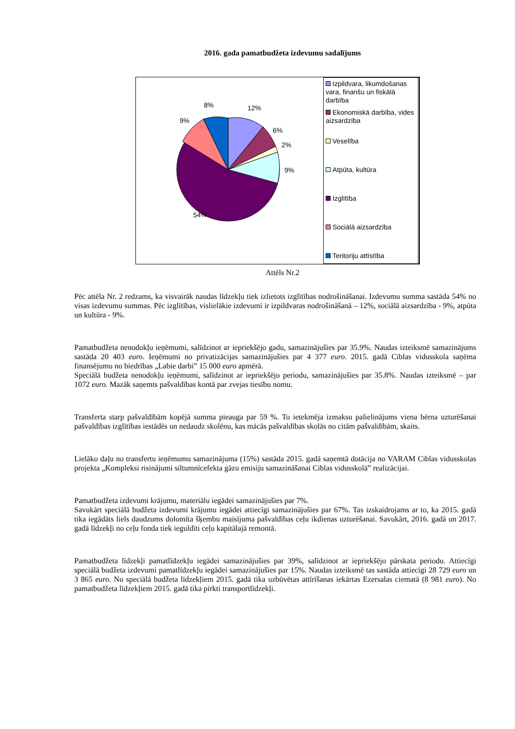2016. gada pamatbudžeta izdevumu sadalījums
12%
6%
2%
9%
54%
9%
8%
Izpildvara, likumdošanas vara, finanšu un fiskālā darbība
Ekonomiskā darbība, vides aizsardzība
Veselība
Atpūta, kultūra
Izglītība
Sociālā aizsardzība
Teritoriju attīstība
Attēls Nr.2
Pēc attēla Nr. 2 redzams, ka visvairāk naudas līdzekļu tiek izlietots izglītības nodrošināšanai. Izdevumu summa sastāda 54% no visas izdevumu summas. Pēc izglītības, vislielākie izdevumi ir izpildvaras nodrošināšanā – 12%, sociālā aizsardzība - 9%, atpūta un kultūra - 9%.
Pamatbudžeta nenodokļu ieņēmumi, salīdzinot ar iepriekšējo gadu, samazinājušies par 35.9%. Naudas izteiksmē samazinājums sastāda 20 403 euro. Ieņēmumi no privatizācijas samazinājušies par 4 377 euro. 2015. gadā Ciblas vidusskola saņēma finansējumu no biedrības „Labie darbi” 15 000 euro apmērā.
Speciālā budžeta nenodokļu ieņēmumi, salīdzinot ar iepriekšējo periodu, samazinājušies par 35.8%. Naudas izteiksmē – par 1072 euro. Mazāk saņemts pašvaldības kontā par zvejas tiesību nomu.
Transferta starp pašvaldībām kopējā summa pieauga par 59 %. To ietekmēja izmaksu palielinājums viena bērna uzturēšanai pašvaldības izglītības iestādēs un nedaudz skolēnu, kas mācās pašvaldības skolās no citām pašvaldībām, skaits.
Lielāko daļu no transfertu ieņēmumu samazinājuma (15%) sastāda 2015. gadā saņemtā dotācija no VARAM Ciblas vidusskolas projekta „Kompleksi risinājumi siltumnīcefekta gāzu emisiju samazināšanai Ciblas vidusskolā” realizācijai.
Pamatbudžeta izdevumi krājumu, materiālu iegādei samazinājušies par 7%.
Savukārt speciālā budžeta izdevumi krājumu iegādei attiecīgi samazinājušies par 67%. Tas izskaidrojams ar to, ka 2015. gadā tika iegādāts liels daudzums dolomīta šķembu maisījuma pašvaldības ceļu ikdienas uzturēšanai. Savukārt, 2016. gadā un 2017. gadā līdzekļi no ceļu fonda tiek ieguldīti ceļu kapitālajā remontā.
Pamatbudžeta līdzekļi pamatlīdzekļu iegādei samazinājušies par 39%, salīdzinot ar iepriekšējo pārskata periodu. Attiecīgi speciālā budžeta izdevumi pamatlīdzekļu iegādei samazinājušies par 15%. Naudas izteiksmē tas sastāda attiecīgi 28 729 euro un 3 865 euro. No speciālā budžeta līdzekļiem 2015. gadā tika uzbūvētas attīrīšanas iekārtas Ezersalas ciematā (8 981 euro). No pamatbudžeta līdzekļiem 2015. gadā tika pirkti transportlīdzekļi.